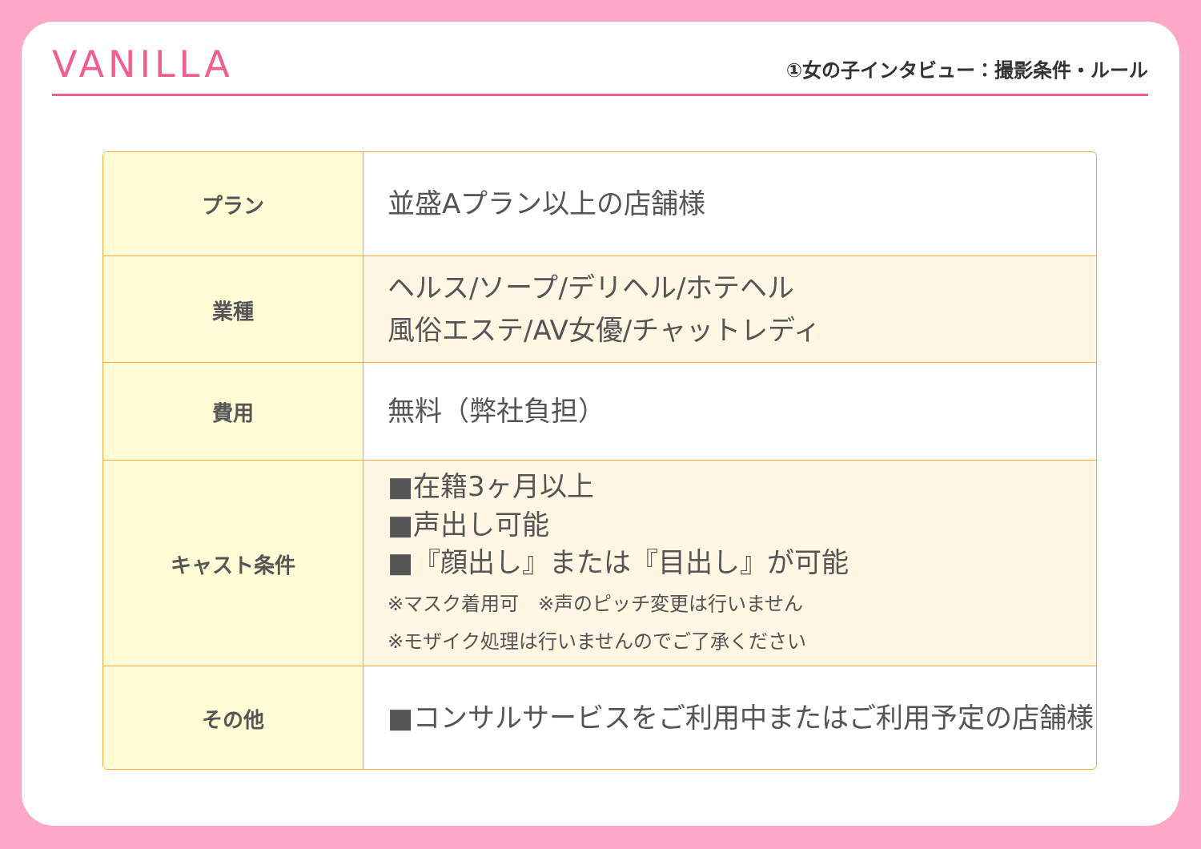VANILLA
①女の子インタビュー：撮影条件・ルール
| プラン | 並盛Aプラン以上の店舗様 |
| 業種 | ヘルス/ソープ/デリヘル/ホテヘル 風俗エステ/AV女優/チャットレディ |
| 費用 | 無料（弊社負担） |
| キャスト条件 | ■在籍3ヶ月以上 ■声出し可能 ■『顔出し』または『目出し』が可能 ※マスク着用可 ※声のピッチ変更は行いません ※モザイク処理は行いませんのでご了承ください |
| その他 | ■コンサルサービスをご利用中またはご利用予定の店舗様 |